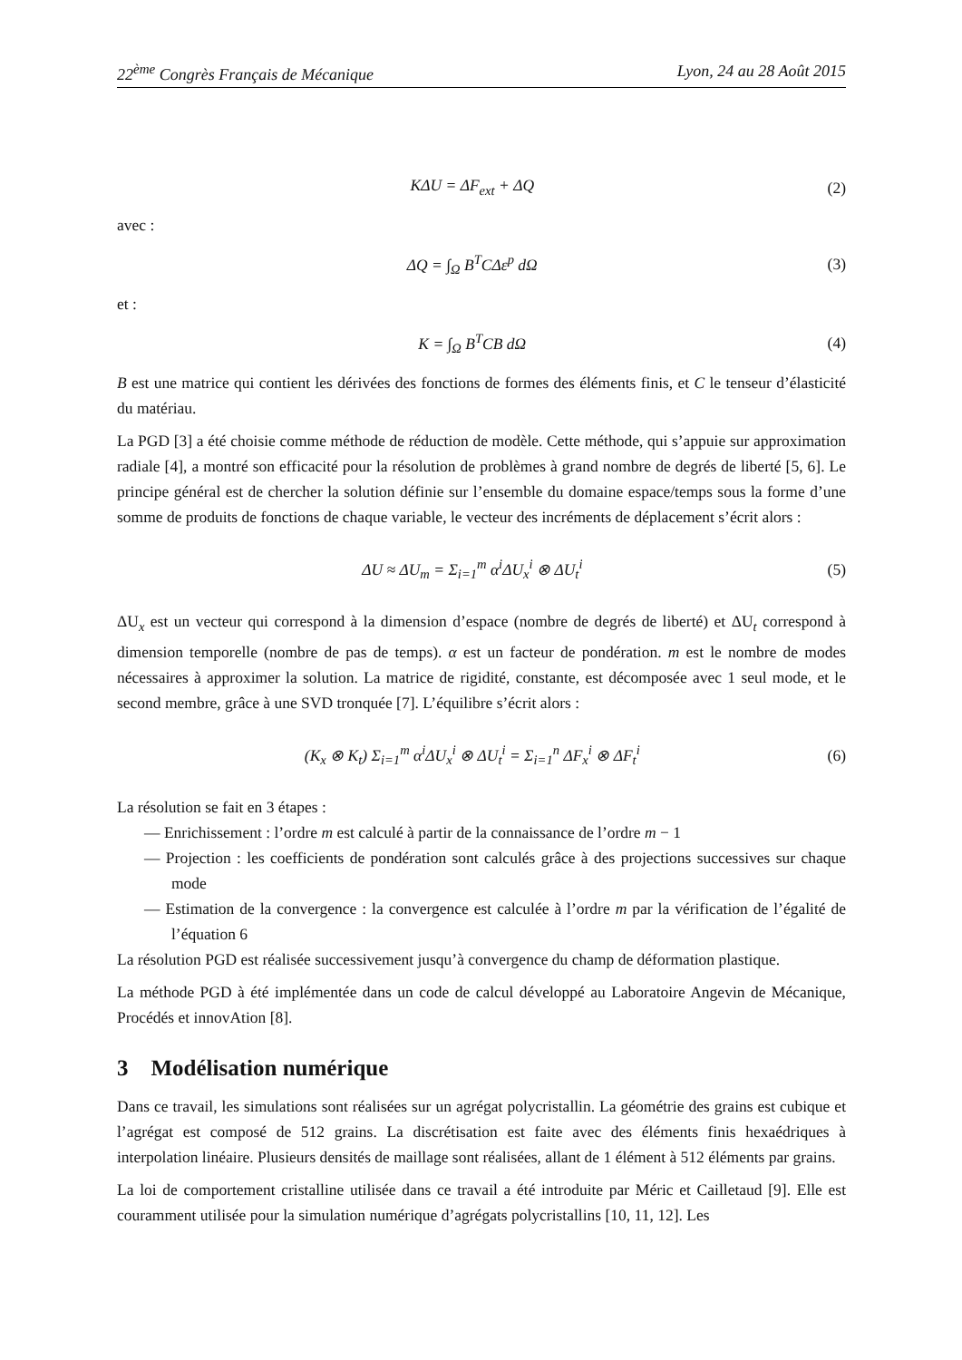22<sup>ème</sup> Congrès Français de Mécanique Lyon, 24 au 28 Août 2015
KΔU = ΔF<sub>ext</sub> + ΔQ (2)
avec :
ΔQ = ∫<sub>Ω</sub> B<sup>T</sup>CΔε<sup>p</sup> dΩ (3)
et :
K = ∫<sub>Ω</sub> B<sup>T</sup>CB dΩ (4)
B est une matrice qui contient les dérivées des fonctions de formes des éléments finis, et C le tenseur d’élasticité du matériau.
La PGD [3] a été choisie comme méthode de réduction de modèle. Cette méthode, qui s’appuie sur approximation radiale [4], a montré son efficacité pour la résolution de problèmes à grand nombre de degrés de liberté [5, 6]. Le principe général est de chercher la solution définie sur l’ensemble du domaine espace/temps sous la forme d’une somme de produits de fonctions de chaque variable, le vecteur des incréments de déplacement s’écrit alors :
ΔU ≈ ΔU<sub>m</sub> = Σ<sub>i=1</sub><sup>m</sup> α<sup>i</sup>ΔU<sub>x</sub><sup>i</sup> ⊗ ΔU<sub>t</sub><sup>i</sup> (5)
ΔU<sub>x</sub> est un vecteur qui correspond à la dimension d’espace (nombre de degrés de liberté) et ΔU<sub>t</sub> correspond à dimension temporelle (nombre de pas de temps). α est un facteur de pondération. m est le nombre de modes nécessaires à approximer la solution. La matrice de rigidité, constante, est décomposée avec 1 seul mode, et le second membre, grâce à une SVD tronquée [7]. L’équilibre s’écrit alors :
(K<sub>x</sub> ⊗ K<sub>t</sub>) Σ<sub>i=1</sub><sup>m</sup> α<sup>i</sup>ΔU<sub>x</sub><sup>i</sup> ⊗ ΔU<sub>t</sub><sup>i</sup> = Σ<sub>i=1</sub><sup>n</sup> ΔF<sub>x</sub><sup>i</sup> ⊗ ΔF<sub>t</sub><sup>i</sup> (6)
La résolution se fait en 3 étapes :
— Enrichissement : l’ordre m est calculé à partir de la connaissance de l’ordre m − 1
— Projection : les coefficients de pondération sont calculés grâce à des projections successives sur chaque mode
— Estimation de la convergence : la convergence est calculée à l’ordre m par la vérification de l’égalité de l’équation 6
La résolution PGD est réalisée successivement jusqu’à convergence du champ de déformation plastique.
La méthode PGD à été implémentée dans un code de calcul développé au Laboratoire Angevin de Mécanique, Procédés et innovAtion [8].
3 Modélisation numérique
Dans ce travail, les simulations sont réalisées sur un agrégat polycristallin. La géométrie des grains est cubique et l’agrégat est composé de 512 grains. La discrétisation est faite avec des éléments finis hexaédriques à interpolation linéaire. Plusieurs densités de maillage sont réalisées, allant de 1 élément à 512 éléments par grains.
La loi de comportement cristalline utilisée dans ce travail a été introduite par Méric et Cailletaud [9]. Elle est couramment utilisée pour la simulation numérique d’agrégats polycristallins [10, 11, 12]. Les